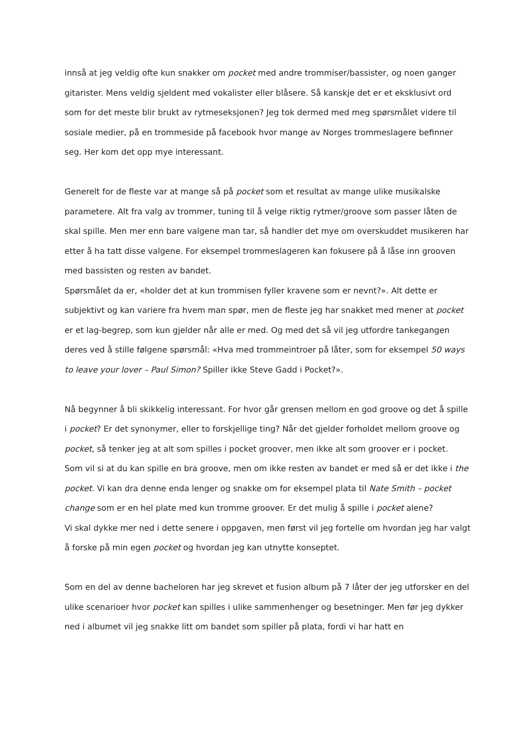innså at jeg veldig ofte kun snakker om pocket med andre trommiser/bassister, og noen ganger gitarister. Mens veldig sjeldent med vokalister eller blåsere. Så kanskje det er et eksklusivt ord som for det meste blir brukt av rytmeseksjonen? Jeg tok dermed med meg spørsmålet videre til sosiale medier, på en trommeside på facebook hvor mange av Norges trommeslagere befinner seg. Her kom det opp mye interessant.
Generelt for de fleste var at mange så på pocket som et resultat av mange ulike musikalske parametere. Alt fra valg av trommer, tuning til å velge riktig rytmer/groove som passer låten de skal spille. Men mer enn bare valgene man tar, så handler det mye om overskuddet musikeren har etter å ha tatt disse valgene. For eksempel trommeslageren kan fokusere på å låse inn grooven med bassisten og resten av bandet.
Spørsmålet da er, «holder det at kun trommisen fyller kravene som er nevnt?». Alt dette er subjektivt og kan variere fra hvem man spør, men de fleste jeg har snakket med mener at pocket er et lag-begrep, som kun gjelder når alle er med. Og med det så vil jeg utfordre tankegangen deres ved å stille følgene spørsmål: «Hva med trommeintroer på låter, som for eksempel 50 ways to leave your lover – Paul Simon? Spiller ikke Steve Gadd i Pocket?».
Nå begynner å bli skikkelig interessant. For hvor går grensen mellom en god groove og det å spille i pocket? Er det synonymer, eller to forskjellige ting? Når det gjelder forholdet mellom groove og pocket, så tenker jeg at alt som spilles i pocket groover, men ikke alt som groover er i pocket.
Som vil si at du kan spille en bra groove, men om ikke resten av bandet er med så er det ikke i the pocket. Vi kan dra denne enda lenger og snakke om for eksempel plata til Nate Smith – pocket change som er en hel plate med kun tromme groover. Er det mulig å spille i pocket alene?
Vi skal dykke mer ned i dette senere i oppgaven, men først vil jeg fortelle om hvordan jeg har valgt å forske på min egen pocket og hvordan jeg kan utnytte konseptet.
Som en del av denne bacheloren har jeg skrevet et fusion album på 7 låter der jeg utforsker en del ulike scenarioer hvor pocket kan spilles i ulike sammenhenger og besetninger. Men før jeg dykker ned i albumet vil jeg snakke litt om bandet som spiller på plata, fordi vi har hatt en